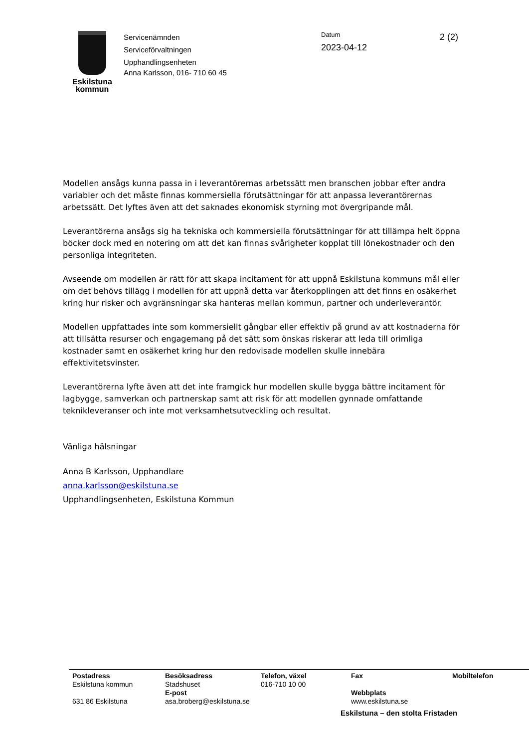Eskilstuna
kommun
Servicenämnden
Serviceförvaltningen
Upphandlingsenheten
Anna Karlsson, 016- 710 60 45
Datum
2023-04-12
2 (2)
Modellen ansågs kunna passa in i leverantörernas arbetssätt men branschen jobbar efter andra variabler och det måste finnas kommersiella förutsättningar för att anpassa leverantörernas arbetssätt. Det lyftes även att det saknades ekonomisk styrning mot övergripande mål.
Leverantörerna ansågs sig ha tekniska och kommersiella förutsättningar för att tillämpa helt öppna böcker dock med en notering om att det kan finnas svårigheter kopplat till lönekostnader och den personliga integriteten.
Avseende om modellen är rätt för att skapa incitament för att uppnå Eskilstuna kommuns mål eller om det behövs tillägg i modellen för att uppnå detta var återkopplingen att det finns en osäkerhet kring hur risker och avgränsningar ska hanteras mellan kommun, partner och underleverantör.
Modellen uppfattades inte som kommersiellt gångbar eller effektiv på grund av att kostnaderna för att tillsätta resurser och engagemang på det sätt som önskas riskerar att leda till orimliga kostnader samt en osäkerhet kring hur den redovisade modellen skulle innebära effektivitetsvinster.
Leverantörerna lyfte även att det inte framgick hur modellen skulle bygga bättre incitament för lagbygge, samverkan och partnerskap samt att risk för att modellen gynnade omfattande teknikleveranser och inte mot verksamhetsutveckling och resultat.
Vänliga hälsningar
Anna B Karlsson, Upphandlare
anna.karlsson@eskilstuna.se
Upphandlingsenheten, Eskilstuna Kommun
Postadress
Eskilstuna kommun
631 86 Eskilstuna
Besöksadress
Stadshuset
E-post
asa.broberg@eskilstuna.se
Telefon, växel
016-710 10 00
Fax
Webbplats
www.eskilstuna.se
Mobiltelefon
Eskilstuna – den stolta Fristaden